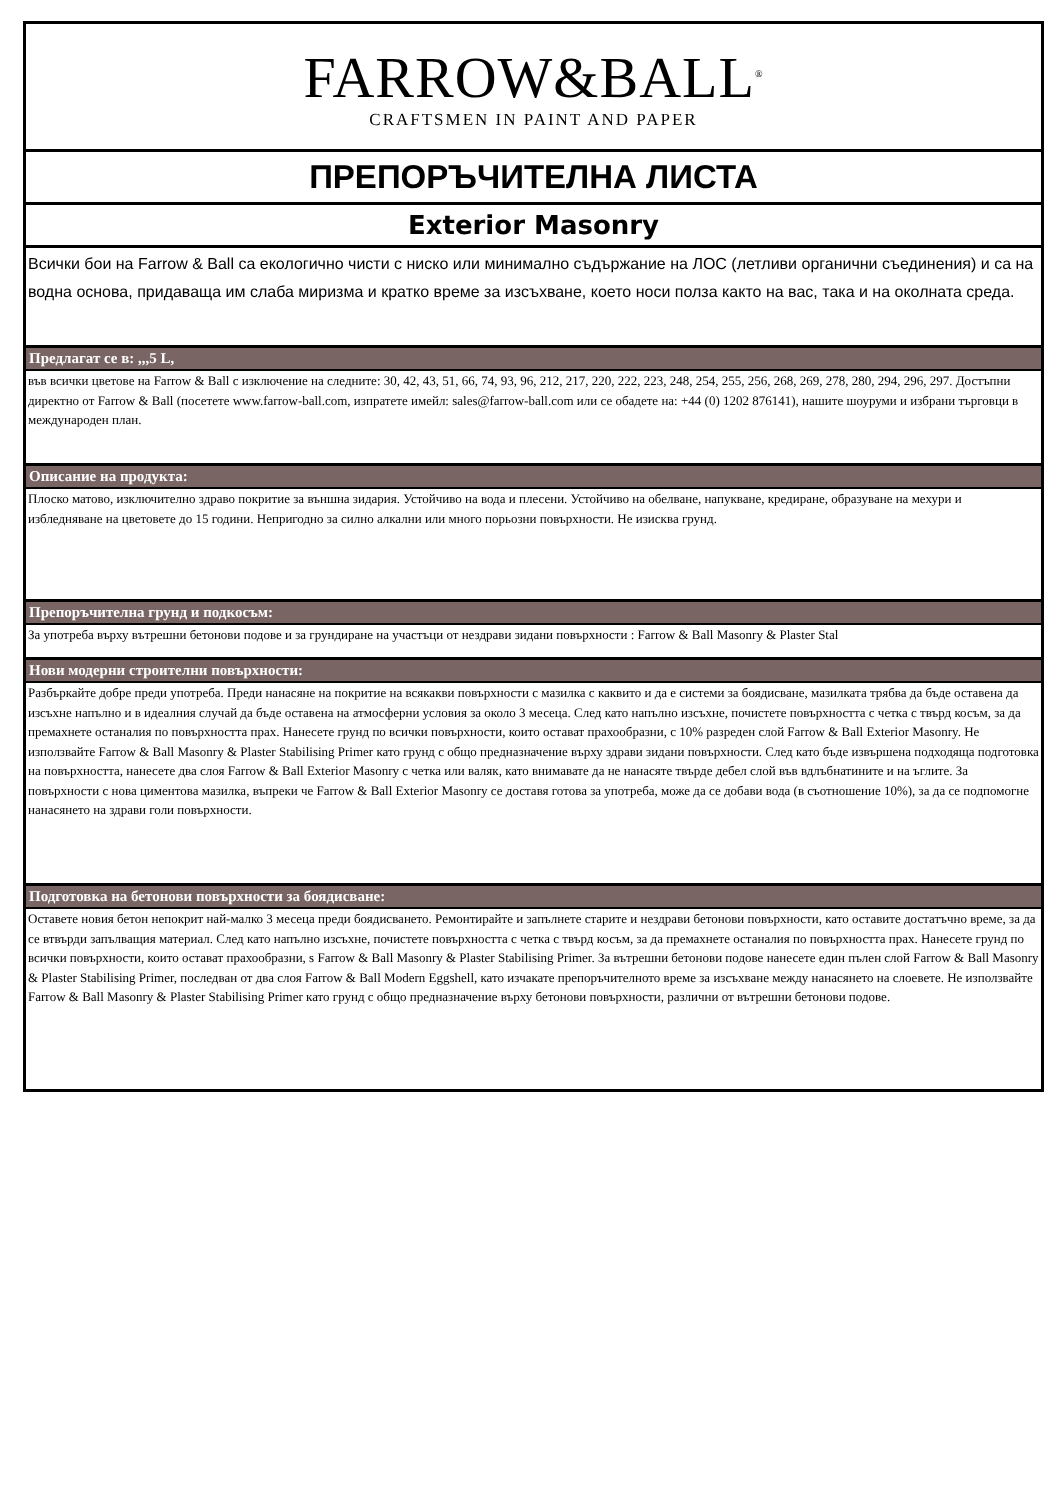FARROW&BALL<sup>®</sup>
CRAFTSMEN IN PAINT AND PAPER
ПРЕПОРЪЧИТЕЛНА ЛИСТА
Exterior Masonry
Всички бои на Farrow & Ball са екологично чисти с ниско или минимално съдържание на ЛОС (летливи органични съединения) и са на водна основа, придаваща им слаба миризма и кратко време за изсъхване, което носи полза както на вас, така и на околната среда.
Предлагат се в: ,,,5 L,
във всички цветове на Farrow & Ball с изключение на следните: 30, 42, 43, 51, 66, 74, 93, 96, 212, 217, 220, 222, 223, 248, 254, 255, 256, 268, 269, 278, 280, 294, 296, 297. Достъпни директно от Farrow & Ball (посетете www.farrow-ball.com, изпратете имейл: sales@farrow-ball.com или се обадете на: +44 (0) 1202 876141), нашите шоуруми и избрани търговци в международен план.
Описание на продукта:
Плоско матово, изключително здраво покритие за външна зидария. Устойчиво на вода и плесени. Устойчиво на обелване, напукване, кредиране, образуване на мехури и избледняване на цветовете до 15 години. Непригодно за силно алкални или много порьозни повърхности. Не изисква грунд.
Препоръчителна грунд и подкосъм:
За употреба върху вътрешни бетонови подове и за грундиране на участъци от нездрави зидани повърхности : Farrow & Ball Masonry & Plaster Stal
Нови модерни строителни повърхности:
Разбъркайте добре преди употреба. Преди нанасяне на покритие на всякакви повърхности с мазилка с каквито и да е системи за боядисване, мазилката трябва да бъде оставена да изсъхне напълно и в идеалния случай да бъде оставена на атмосферни условия за около 3 месеца. След като напълно изсъхне, почистете повърхността с четка с твърд косъм, за да премахнете останалия по повърхността прах. Нанесете грунд по всички повърхности, които остават прахообразни, с 10% разреден слой Farrow & Ball Exterior Masonry. Не използвайте Farrow & Ball Masonry & Plaster Stabilising Primer като грунд с общо предназначение върху здрави зидани повърхности. След като бъде извършена подходяща подготовка на повърхността, нанесете два слоя Farrow & Ball Exterior Masonry с четка или валяк, като внимавате да не нанасяте твърде дебел слой във вдлъбнатините и на ъглите. За повърхности с нова циментова мазилка, въпреки че Farrow & Ball Exterior Masonry се доставя готова за употреба, може да се добави вода (в съотношение 10%), за да се подпомогне нанасянето на здрави голи повърхности.
Подготовка на бетонови повърхности за боядисване:
Оставете новия бетон непокрит най-малко 3 месеца преди боядисването. Ремонтирайте и запълнете старите и нездрави бетонови повърхности, като оставите достатъчно време, за да се втвърди запълващия материал. След като напълно изсъхне, почистете повърхността с четка с твърд косъм, за да премахнете останалия по повърхността прах. Нанесете грунд по всички повърхности, които остават прахообразни, s Farrow & Ball Masonry & Plaster Stabilising Primer. За вътрешни бетонови подове нанесете един пълен слой Farrow & Ball Masonry & Plaster Stabilising Primer, последван от два слоя Farrow & Ball Modern Eggshell, като изчакате препоръчителното време за изсъхване между нанасянето на слоевете. Не използвайте Farrow & Ball Masonry & Plaster Stabilising Primer като грунд с общо предназначение върху бетонови повърхности, различни от вътрешни бетонови подове.